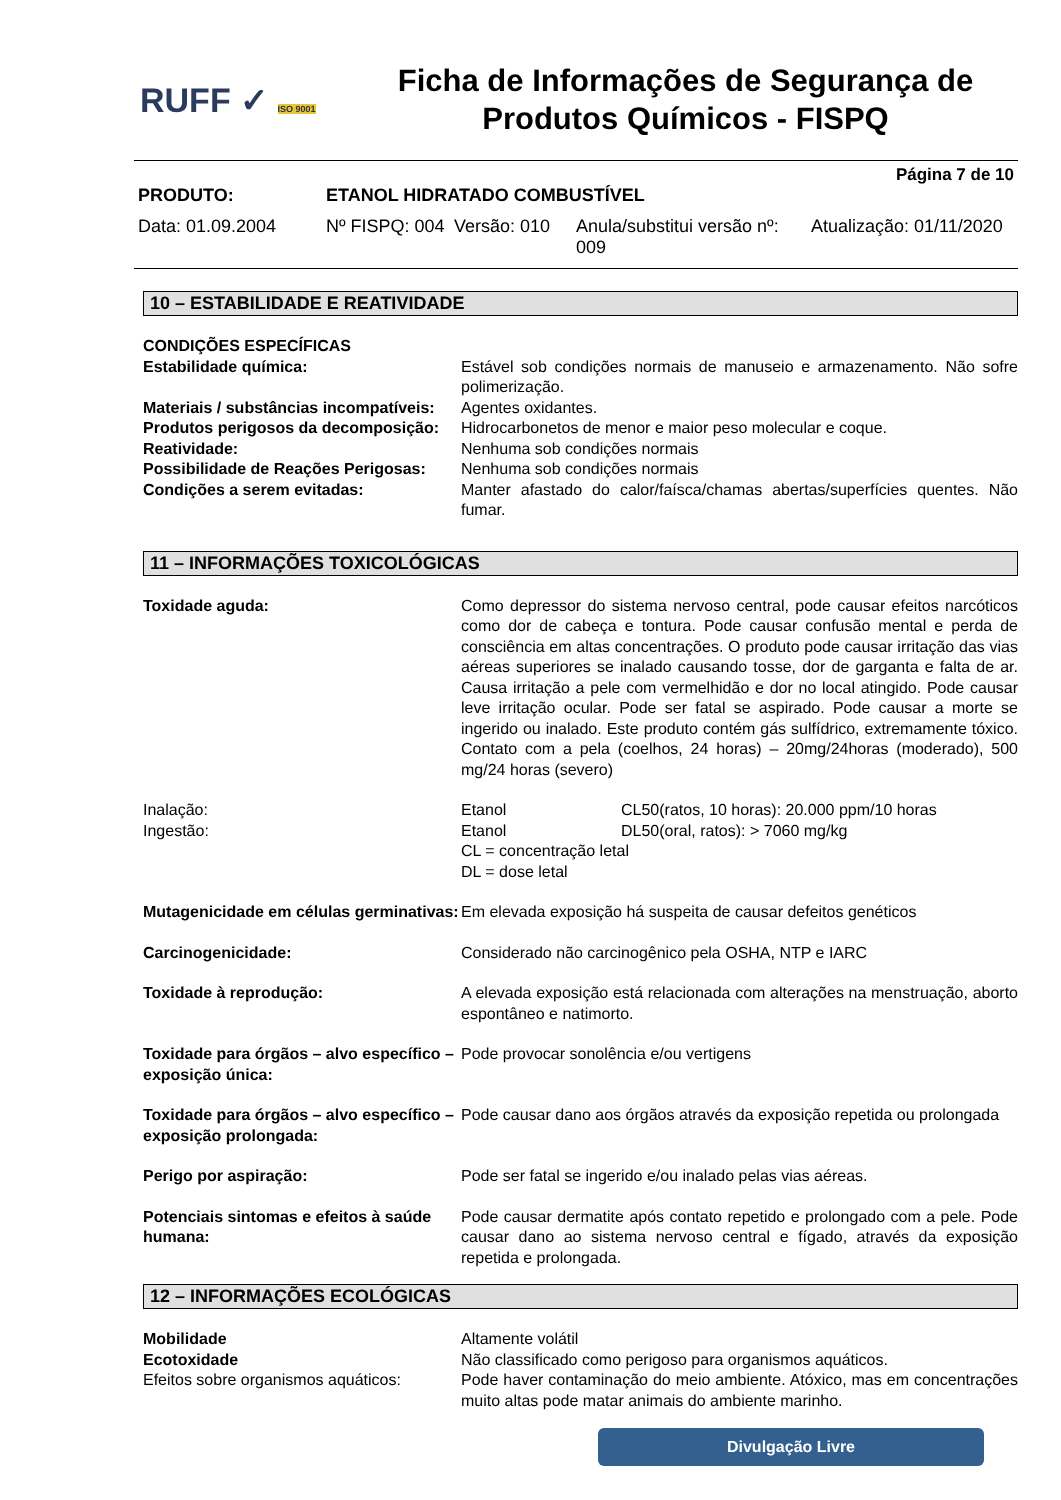RUFF ✓ ISO 9001
Ficha de Informações de Segurança de
Produtos Químicos - FISPQ
Página 7 de 10
PRODUTO: ETANOL HIDRATADO COMBUSTÍVEL
Data: 01.09.2004 Nº FISPQ: 004 Versão: 010 Anula/substitui versão nº: 009 Atualização: 01/11/2020
10 – ESTABILIDADE E REATIVIDADE
CONDIÇÕES ESPECÍFICAS
Estabilidade química: Estável sob condições normais de manuseio e armazenamento. Não sofre polimerização.
Materiais / substâncias incompatíveis:
Agentes oxidantes.
Produtos perigosos da decomposição:
Hidrocarbonetos de menor e maior peso molecular e coque.
Reatividade: Nenhuma sob condições normais
Possibilidade de Reações Perigosas:
Nenhuma sob condições normais
Condições a serem evitadas: Manter afastado do calor/faísca/chamas abertas/superfícies quentes. Não fumar.
11 – INFORMAÇÕES TOXICOLÓGICAS
Toxidade aguda: Como depressor do sistema nervoso central, pode causar efeitos narcóticos como dor de cabeça e tontura. Pode causar confusão mental e perda de consciência em altas concentrações. O produto pode causar irritação das vias aéreas superiores se inalado causando tosse, dor de garganta e falta de ar. Causa irritação a pele com vermelhidão e dor no local atingido. Pode causar leve irritação ocular. Pode ser fatal se aspirado. Pode causar a morte se ingerido ou inalado. Este produto contém gás sulfídrico, extremamente tóxico. Contato com a pela (coelhos, 24 horas) – 20mg/24horas (moderado), 500 mg/24 horas (severo)
Inalação: Etanol CL50(ratos, 10 horas): 20.000 ppm/10 horas
Ingestão: Etanol DL50(oral, ratos): > 7060 mg/kg
CL = concentração letal
DL = dose letal
Mutagenicidade em células germinativas:
Em elevada exposição há suspeita de causar defeitos genéticos
Carcinogenicidade: Considerado não carcinogênico pela OSHA, NTP e IARC
Toxidade à reprodução: A elevada exposição está relacionada com alterações na menstruação, aborto espontâneo e natimorto.
Toxidade para órgãos – alvo específico – exposição única:
Pode provocar sonolência e/ou vertigens
Toxidade para órgãos – alvo específico – exposição prolongada:
Pode causar dano aos órgãos através da exposição repetida ou prolongada
Perigo por aspiração: Pode ser fatal se ingerido e/ou inalado pelas vias aéreas.
Potenciais sintomas e efeitos à saúde humana:
Pode causar dermatite após contato repetido e prolongado com a pele. Pode causar dano ao sistema nervoso central e fígado, através da exposição repetida e prolongada.
12 – INFORMAÇÕES ECOLÓGICAS
Mobilidade Altamente volátil
Ecotoxidade Não classificado como perigoso para organismos aquáticos.
Efeitos sobre organismos aquáticos:
Pode haver contaminação do meio ambiente. Atóxico, mas em concentrações muito altas pode matar animais do ambiente marinho.
Divulgação Livre